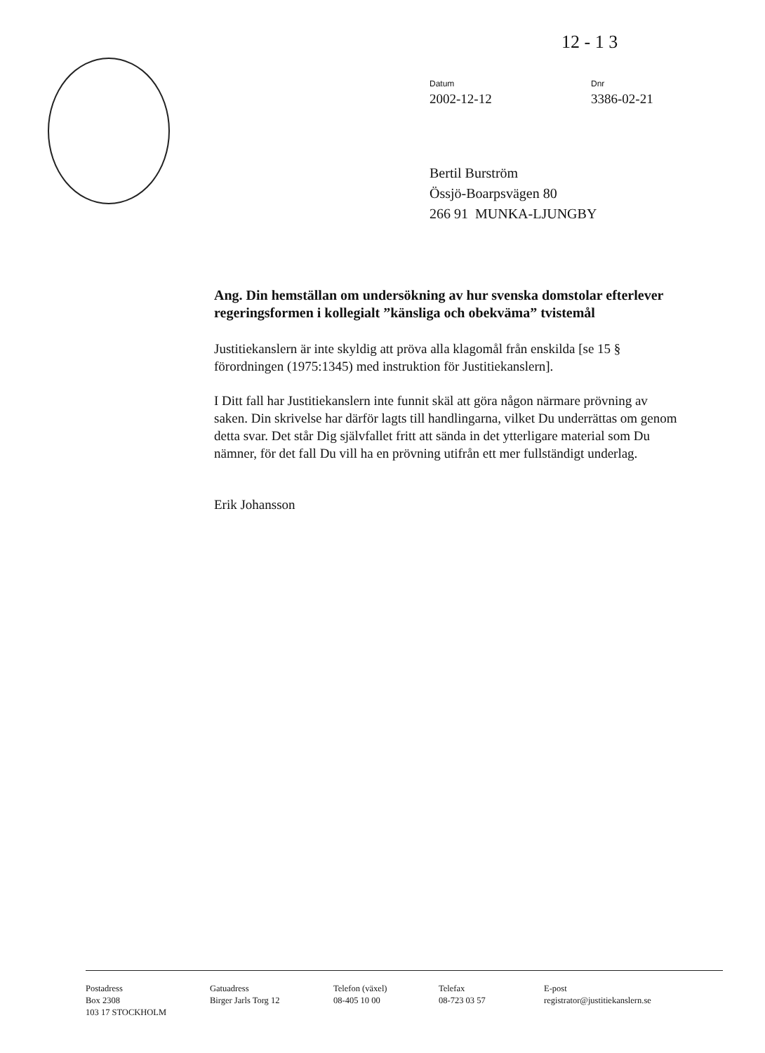12 - 1 3
Datum
2002-12-12
Dnr
3386-02-21
Bertil Burström
Össjö-Boarpsvägen 80
266 91 MUNKA-LJUNGBY
Ang. Din hemställan om undersökning av hur svenska domstolar efterlever regeringsformen i kollegialt ”känsliga och obekväma” tvistemål
Justitiekanslern är inte skyldig att pröva alla klagomål från enskilda [se 15 § förordningen (1975:1345) med instruktion för Justitiekanslern].
I Ditt fall har Justitiekanslern inte funnit skäl att göra någon närmare prövning av saken. Din skrivelse har därför lagts till handlingarna, vilket Du underrättas om genom detta svar. Det står Dig självfallet fritt att sända in det ytterligare material som Du nämner, för det fall Du vill ha en prövning utifrån ett mer fullständigt underlag.
Erik Johansson
Postadress
Box 2308
103 17 STOCKHOLM
Gatuadress
Birger Jarls Torg 12
Telefon (växel)
08-405 10 00
Telefax
08-723 03 57
E-post
registrator@justitiekanslern.se